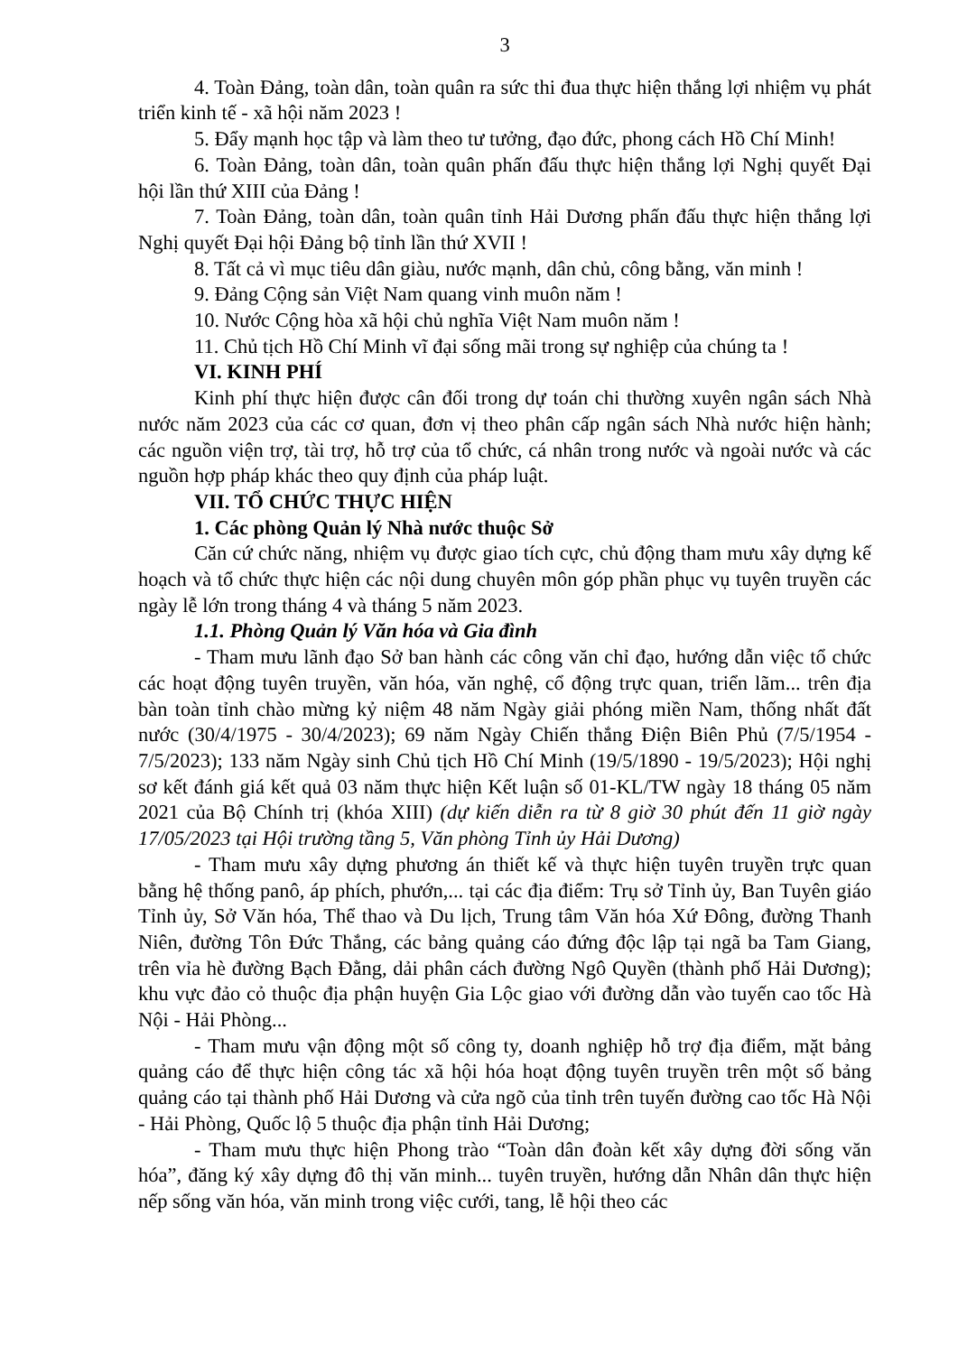3
4. Toàn Đảng, toàn dân, toàn quân ra sức thi đua thực hiện thắng lợi nhiệm vụ phát triển kinh tế - xã hội năm 2023 !
5. Đẩy mạnh học tập và làm theo tư tưởng, đạo đức, phong cách Hồ Chí Minh!
6. Toàn Đảng, toàn dân, toàn quân phấn đấu thực hiện thắng lợi Nghị quyết Đại hội lần thứ XIII của Đảng !
7. Toàn Đảng, toàn dân, toàn quân tỉnh Hải Dương phấn đấu thực hiện thắng lợi Nghị quyết Đại hội Đảng bộ tỉnh lần thứ XVII !
8. Tất cả vì mục tiêu dân giàu, nước mạnh, dân chủ, công bằng, văn minh !
9. Đảng Cộng sản Việt Nam quang vinh muôn năm !
10. Nước Cộng hòa xã hội chủ nghĩa Việt Nam muôn năm !
11. Chủ tịch Hồ Chí Minh vĩ đại sống mãi trong sự nghiệp của chúng ta !
VI. KINH PHÍ
Kinh phí thực hiện được cân đối trong dự toán chi thường xuyên ngân sách Nhà nước năm 2023 của các cơ quan, đơn vị theo phân cấp ngân sách Nhà nước hiện hành; các nguồn viện trợ, tài trợ, hỗ trợ của tổ chức, cá nhân trong nước và ngoài nước và các nguồn hợp pháp khác theo quy định của pháp luật.
VII. TỔ CHỨC THỰC HIỆN
1. Các phòng Quản lý Nhà nước thuộc Sở
Căn cứ chức năng, nhiệm vụ được giao tích cực, chủ động tham mưu xây dựng kế hoạch và tổ chức thực hiện các nội dung chuyên môn góp phần phục vụ tuyên truyền các ngày lễ lớn trong tháng 4 và tháng 5 năm 2023.
1.1. Phòng Quản lý Văn hóa và Gia đình
- Tham mưu lãnh đạo Sở ban hành các công văn chỉ đạo, hướng dẫn việc tổ chức các hoạt động tuyên truyền, văn hóa, văn nghệ, cổ động trực quan, triển lãm... trên địa bàn toàn tỉnh chào mừng kỷ niệm 48 năm Ngày giải phóng miền Nam, thống nhất đất nước (30/4/1975 - 30/4/2023); 69 năm Ngày Chiến thắng Điện Biên Phủ (7/5/1954 - 7/5/2023); 133 năm Ngày sinh Chủ tịch Hồ Chí Minh (19/5/1890 - 19/5/2023); Hội nghị sơ kết đánh giá kết quả 03 năm thực hiện Kết luận số 01-KL/TW ngày 18 tháng 05 năm 2021 của Bộ Chính trị (khóa XIII) (dự kiến diễn ra từ 8 giờ 30 phút đến 11 giờ ngày 17/05/2023 tại Hội trường tầng 5, Văn phòng Tỉnh ủy Hải Dương)
- Tham mưu xây dựng phương án thiết kế và thực hiện tuyên truyền trực quan bằng hệ thống panô, áp phích, phướn,... tại các địa điểm: Trụ sở Tỉnh ủy, Ban Tuyên giáo Tỉnh ủy, Sở Văn hóa, Thể thao và Du lịch, Trung tâm Văn hóa Xứ Đông, đường Thanh Niên, đường Tôn Đức Thắng, các bảng quảng cáo đứng độc lập tại ngã ba Tam Giang, trên vỉa hè đường Bạch Đằng, dải phân cách đường Ngô Quyền (thành phố Hải Dương); khu vực đảo cỏ thuộc địa phận huyện Gia Lộc giao với đường dẫn vào tuyến cao tốc Hà Nội - Hải Phòng...
- Tham mưu vận động một số công ty, doanh nghiệp hỗ trợ địa điểm, mặt bảng quảng cáo để thực hiện công tác xã hội hóa hoạt động tuyên truyền trên một số bảng quảng cáo tại thành phố Hải Dương và cửa ngõ của tỉnh trên tuyến đường cao tốc Hà Nội - Hải Phòng, Quốc lộ 5 thuộc địa phận tỉnh Hải Dương;
- Tham mưu thực hiện Phong trào “Toàn dân đoàn kết xây dựng đời sống văn hóa”, đăng ký xây dựng đô thị văn minh... tuyên truyền, hướng dẫn Nhân dân thực hiện nếp sống văn hóa, văn minh trong việc cưới, tang, lễ hội theo các